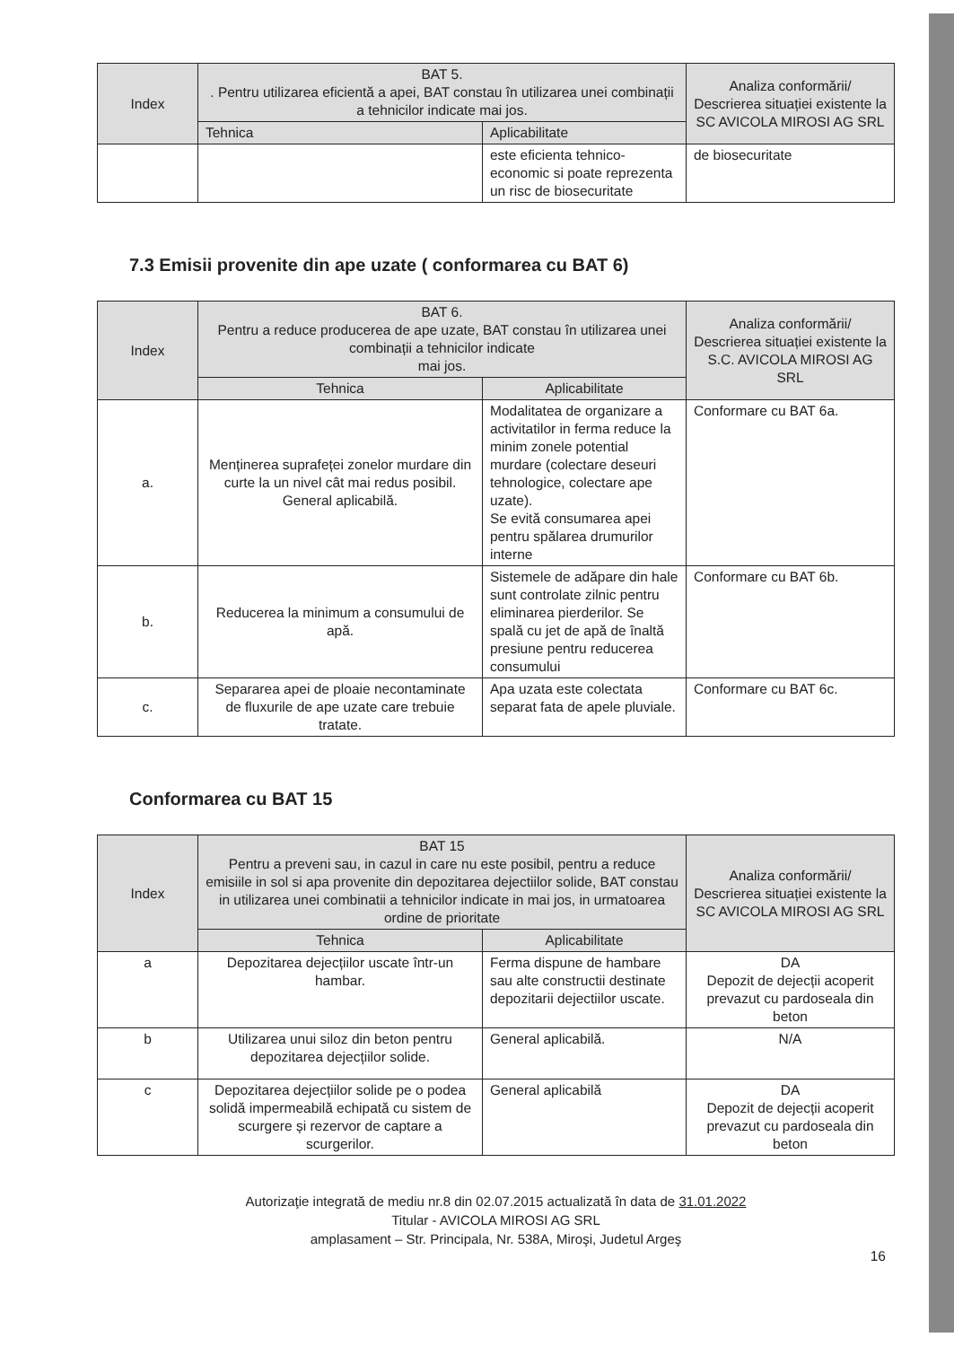| Index | BAT 5. . Pentru utilizarea eficientă a apei, BAT constau în utilizarea unei combinații a tehnicilor indicate mai jos. | | Analiza conformării/ Descrierea situației existente la SC AVICOLA MIROSI AG SRL |
| --- | --- | --- | --- |
| | Tehnica | Aplicabilitate | |
| | | este eficienta tehnico-economic si poate reprezenta un risc de biosecuritate | de biosecuritate |
7.3 Emisii provenite din ape uzate ( conformarea cu BAT 6)
| Index | BAT 6. Pentru a reduce producerea de ape uzate, BAT constau în utilizarea unei combinații a tehnicilor indicate mai jos. | | Analiza conformării/ Descrierea situației existente la S.C. AVICOLA MIROSI AG SRL |
| --- | --- | --- | --- |
| | Tehnica | Aplicabilitate | |
| a. | Menținerea suprafeței zonelor murdare din curte la un nivel cât mai redus posibil. General aplicabilă. | Modalitatea de organizare a activitatilor in ferma reduce la minim zonele potential murdare (colectare deseuri tehnologice, colectare ape uzate). Se evită consumarea apei pentru spălarea drumurilor interne | Conformare cu BAT 6a. |
| b. | Reducerea la minimum a consumului de apă. | Sistemele de adăpare din hale sunt controlate zilnic pentru eliminarea pierderilor. Se spală cu jet de apă de înaltă presiune pentru reducerea consumului | Conformare cu BAT 6b. |
| c. | Separarea apei de ploaie necontaminate de fluxurile de ape uzate care trebuie tratate. | Apa uzata este colectata separat fata de apele pluviale. | Conformare cu BAT 6c. |
Conformarea cu BAT 15
| Index | BAT 15 Pentru a preveni sau, in cazul in care nu este posibil, pentru a reduce emisiile in sol si apa provenite din depozitarea dejectiilor solide, BAT constau in utilizarea unei combinatii a tehnicilor indicate in mai jos, in urmatoarea ordine de prioritate | | Analiza conformării/ Descrierea situației existente la SC AVICOLA MIROSI AG SRL |
| --- | --- | --- | --- |
| | Tehnica | Aplicabilitate | |
| a | Depozitarea dejecțiilor uscate într-un hambar. | Ferma dispune de hambare sau alte constructii destinate depozitarii dejectiilor uscate. | DA Depozit de dejecții acoperit prevazut cu pardoseala din beton |
| b | Utilizarea unui siloz din beton pentru depozitarea dejecțiilor solide. | General aplicabilă. | N/A |
| c | Depozitarea dejecțiilor solide pe o podea solidă impermeabilă echipată cu sistem de scurgere și rezervor de captare a scurgerilor. | General aplicabilă | DA Depozit de dejecții acoperit prevazut cu pardoseala din beton |
Autorizaţie integrată de mediu nr.8 din 02.07.2015 actualizată în data de 31.01.2022
Titular - AVICOLA MIROSI AG SRL
amplasament – Str. Principala, Nr. 538A, Miroşi, Judetul Argeş
16